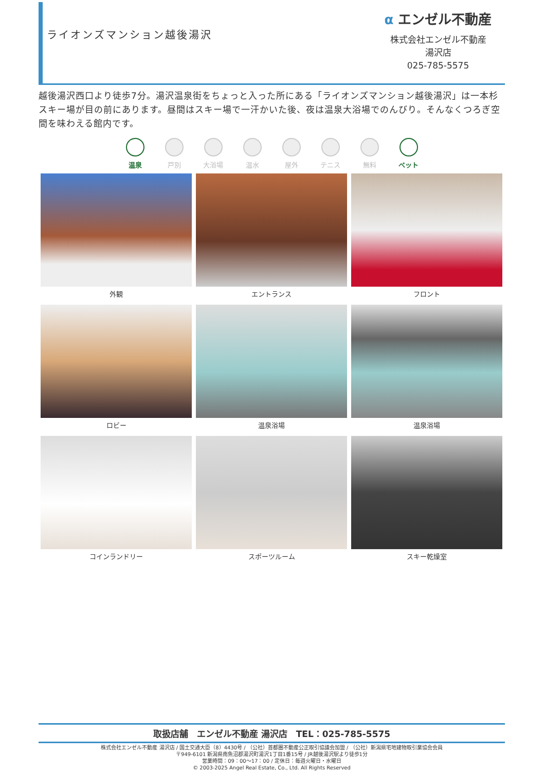ライオンズマンション越後湯沢
α エンゼル不動産
株式会社エンゼル不動産
湯沢店
025-785-5575
越後湯沢西口より徒歩7分。湯沢温泉街をちょっと入った所にある「ライオンズマンション越後湯沢」は一本杉スキー場が目の前にあります。昼間はスキー場で一汗かいた後、夜は温泉大浴場でのんびり。そんなくつろぎ空間を味わえる館内です。
温泉 戸別 大浴場 温水 屋外 テニス 無料 ペット
外観
エントランス
フロント
ロビー
温泉浴場
温泉浴場
コインランドリー
スポーツルーム
スキー乾燥室
取扱店舗　エンゼル不動産 湯沢店　TEL：025-785-5575
株式会社エンゼル不動産 湯沢店 / 国土交通大臣（8）4430号 / （公社）首都圏不動産公正取引協議会加盟 / （公社）新潟県宅地建物取引業協会会員
〒949-6101 新潟県南魚沼郡湯沢町湯沢1丁目1番15号 / JR越後湯沢駅より徒歩1分
営業時間：09：00〜17：00 / 定休日：毎週火曜日・水曜日
© 2003-2025 Angel Real Estate, Co., Ltd. All Rights Reserved